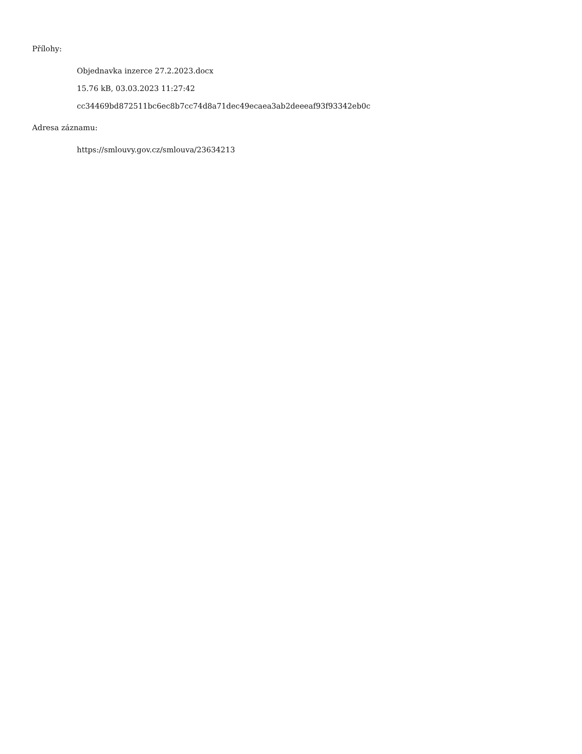Přílohy:
Objednavka inzerce 27.2.2023.docx
15.76 kB, 03.03.2023 11:27:42
cc34469bd872511bc6ec8b7cc74d8a71dec49ecaea3ab2deeeaf93f93342eb0c
Adresa záznamu:
https://smlouvy.gov.cz/smlouva/23634213